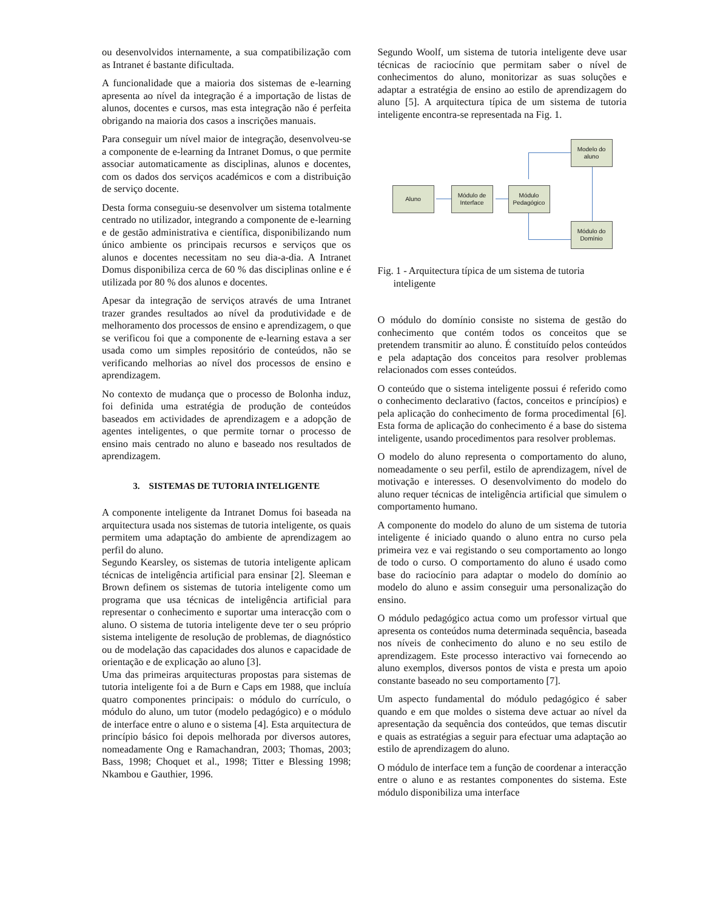ou desenvolvidos internamente, a sua compatibilização com as Intranet é bastante dificultada.
A funcionalidade que a maioria dos sistemas de e-learning apresenta ao nível da integração é a importação de listas de alunos, docentes e cursos, mas esta integração não é perfeita obrigando na maioria dos casos a inscrições manuais.
Para conseguir um nível maior de integração, desenvolveu-se a componente de e-learning da Intranet Domus, o que permite associar automaticamente as disciplinas, alunos e docentes, com os dados dos serviços académicos e com a distribuição de serviço docente.
Desta forma conseguiu-se desenvolver um sistema totalmente centrado no utilizador, integrando a componente de e-learning e de gestão administrativa e científica, disponibilizando num único ambiente os principais recursos e serviços que os alunos e docentes necessitam no seu dia-a-dia. A Intranet Domus disponibiliza cerca de 60 % das disciplinas online e é utilizada por 80 % dos alunos e docentes.
Apesar da integração de serviços através de uma Intranet trazer grandes resultados ao nível da produtividade e de melhoramento dos processos de ensino e aprendizagem, o que se verificou foi que a componente de e-learning estava a ser usada como um simples repositório de conteúdos, não se verificando melhorias ao nível dos processos de ensino e aprendizagem.
No contexto de mudança que o processo de Bolonha induz, foi definida uma estratégia de produção de conteúdos baseados em actividades de aprendizagem e a adopção de agentes inteligentes, o que permite tornar o processo de ensino mais centrado no aluno e baseado nos resultados de aprendizagem.
3. SISTEMAS DE TUTORIA INTELIGENTE
A componente inteligente da Intranet Domus foi baseada na arquitectura usada nos sistemas de tutoria inteligente, os quais permitem uma adaptação do ambiente de aprendizagem ao perfil do aluno.
Segundo Kearsley, os sistemas de tutoria inteligente aplicam técnicas de inteligência artificial para ensinar [2]. Sleeman e Brown definem os sistemas de tutoria inteligente como um programa que usa técnicas de inteligência artificial para representar o conhecimento e suportar uma interacção com o aluno. O sistema de tutoria inteligente deve ter o seu próprio sistema inteligente de resolução de problemas, de diagnóstico ou de modelação das capacidades dos alunos e capacidade de orientação e de explicação ao aluno [3].
Uma das primeiras arquitecturas propostas para sistemas de tutoria inteligente foi a de Burn e Caps em 1988, que incluía quatro componentes principais: o módulo do currículo, o módulo do aluno, um tutor (modelo pedagógico) e o módulo de interface entre o aluno e o sistema [4]. Esta arquitectura de princípio básico foi depois melhorada por diversos autores, nomeadamente Ong e Ramachandran, 2003; Thomas, 2003; Bass, 1998; Choquet et al., 1998; Titter e Blessing 1998; Nkambou e Gauthier, 1996.
Segundo Woolf, um sistema de tutoria inteligente deve usar técnicas de raciocínio que permitam saber o nível de conhecimentos do aluno, monitorizar as suas soluções e adaptar a estratégia de ensino ao estilo de aprendizagem do aluno [5]. A arquitectura típica de um sistema de tutoria inteligente encontra-se representada na Fig. 1.
Modelo do aluno
Aluno
Módulo de Interface
Módulo Pedagógico
Módulo do Domínio
Fig. 1 - Arquitectura típica de um sistema de tutoria inteligente
O módulo do domínio consiste no sistema de gestão do conhecimento que contém todos os conceitos que se pretendem transmitir ao aluno. É constituído pelos conteúdos e pela adaptação dos conceitos para resolver problemas relacionados com esses conteúdos.
O conteúdo que o sistema inteligente possui é referido como o conhecimento declarativo (factos, conceitos e princípios) e pela aplicação do conhecimento de forma procedimental [6]. Esta forma de aplicação do conhecimento é a base do sistema inteligente, usando procedimentos para resolver problemas.
O modelo do aluno representa o comportamento do aluno, nomeadamente o seu perfil, estilo de aprendizagem, nível de motivação e interesses. O desenvolvimento do modelo do aluno requer técnicas de inteligência artificial que simulem o comportamento humano.
A componente do modelo do aluno de um sistema de tutoria inteligente é iniciado quando o aluno entra no curso pela primeira vez e vai registando o seu comportamento ao longo de todo o curso. O comportamento do aluno é usado como base do raciocínio para adaptar o modelo do domínio ao modelo do aluno e assim conseguir uma personalização do ensino.
O módulo pedagógico actua como um professor virtual que apresenta os conteúdos numa determinada sequência, baseada nos níveis de conhecimento do aluno e no seu estilo de aprendizagem. Este processo interactivo vai fornecendo ao aluno exemplos, diversos pontos de vista e presta um apoio constante baseado no seu comportamento [7].
Um aspecto fundamental do módulo pedagógico é saber quando e em que moldes o sistema deve actuar ao nível da apresentação da sequência dos conteúdos, que temas discutir e quais as estratégias a seguir para efectuar uma adaptação ao estilo de aprendizagem do aluno.
O módulo de interface tem a função de coordenar a interacção entre o aluno e as restantes componentes do sistema. Este módulo disponibiliza uma interface